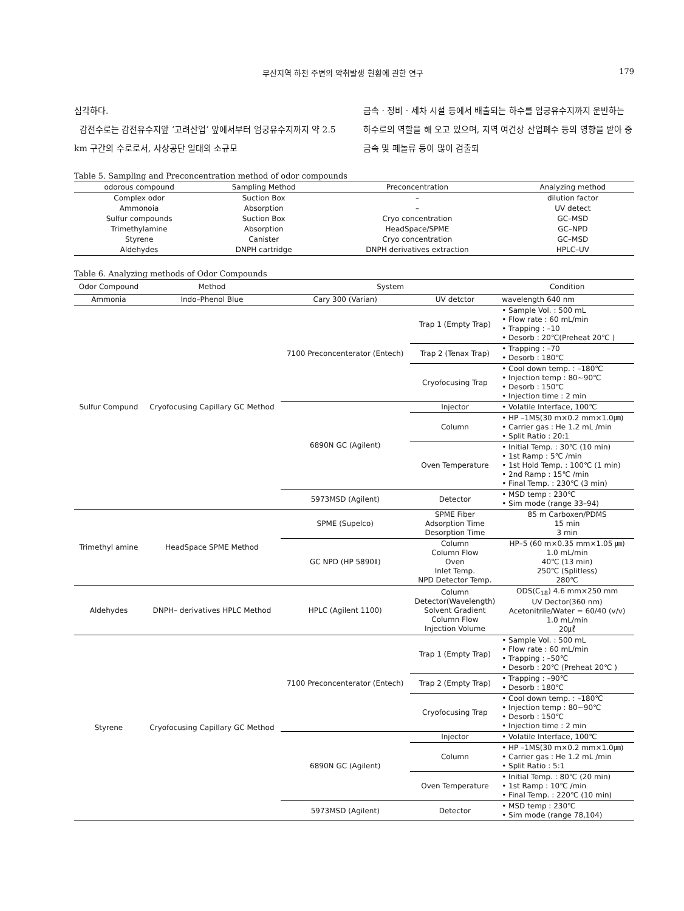부산지역 하천 주변의 악취발생 현황에 관한 연구 179
심각하다.
감전수로는 감전유수지앞 ‘고려산업’ 앞에서부터 엄궁유수지까지 약 2.5 km 구간의 수로로서, 사상공단 일대의 소규모
금속 · 정비 · 세차 시설 등에서 배출되는 하수를 엄궁유수지까지 운반하는 하수로의 역할을 해 오고 있으며, 지역 여건상 산업폐수 등의 영향을 받아 중금속 및 페놀류 등이 많이 검출되
Table 5. Sampling and Preconcentration method of odor compounds
| odorous compound | Sampling Method | Preconcentration | Analyzing method |
| --- | --- | --- | --- |
| Complex odor | Suction Box | – | dilution factor |
| Ammonoia | Absorption | – | UV detect |
| Sulfur compounds | Suction Box | Cryo concentration | GC–MSD |
| Trimethylamine | Absorption | HeadSpace/SPME | GC–NPD |
| Styrene | Canister | Cryo concentration | GC–MSD |
| Aldehydes | DNPH cartridge | DNPH derivatives extraction | HPLC–UV |
Table 6. Analyzing methods of Odor Compounds
| Odor Compound | Method | System | | Condition |
| --- | --- | --- | --- | --- |
| Ammonia | Indo–Phenol Blue | Cary 300 (Varian) | UV detctor | wavelength 640 nm |
| Sulfur Compund | Cryofocusing Capillary GC Method | 7100 Preconcenterator (Entech) | Trap 1 (Empty Trap) | • Sample Vol. : 500 mL • Flow rate : 60 mL/min • Trapping : –10 • Desorb : 20℃(Preheat 20℃ ) |
| | | | Trap 2 (Tenax Trap) | • Trapping : –70 • Desorb : 180℃ |
| | | | Cryofocusing Trap | • Cool down temp. : –180℃ • Injection temp : 80~90℃ • Desorb : 150℃ • Injection time : 2 min |
| | | 6890N GC (Agilent) | Injector | • Volatile Interface, 100℃ |
| | | | Column | • HP –1MS(30 m×0.2 mm×1.0㎛) • Carrier gas : He 1.2 mL /min • Split Ratio : 20:1 |
| | | | Oven Temperature | • Initial Temp. : 30℃ (10 min) • 1st Ramp : 5℃ /min • 1st Hold Temp. : 100℃ (1 min) • 2nd Ramp : 15℃ /min • Final Temp. : 230℃ (3 min) |
| | | 5973MSD (Agilent) | Detector | • MSD temp : 230℃ • Sim mode (range 33–94) |
| Trimethyl amine | HeadSpace SPME Method | SPME (Supelco) | SPME Fiber Adsorption Time Desorption Time | 85 m Carboxen/PDMS 15 min 3 min |
| | | GC NPD (HP 5890Ⅱ) | Column Column Flow Oven Inlet Temp. NPD Detector Temp. | HP–5 (60 m×0.35 mm×1.05 ㎛) 1.0 mL/min 40℃ (13 min) 250℃ (Splitless) 280℃ |
| Aldehydes | DNPH– derivatives HPLC Method | HPLC (Agilent 1100) | Column Detector(Wavelength) Solvent Gradient Column Flow Injection Volume | ODS(C<sub>18</sub>) 4.6 mm×250 mm UV Dector(360 nm) Acetonitrile/Water = 60/40 (v/v) 1.0 mL/min 20㎕ |
| Styrene | Cryofocusing Capillary GC Method | 7100 Preconcenterator (Entech) | Trap 1 (Empty Trap) | • Sample Vol. : 500 mL • Flow rate : 60 mL/min • Trapping : –50℃ • Desorb : 20℃ (Preheat 20℃ ) |
| | | | Trap 2 (Empty Trap) | • Trapping : –90℃ • Desorb : 180℃ |
| | | | Cryofocusing Trap | • Cool down temp. : –180℃ • Injection temp : 80~90℃ • Desorb : 150℃ • Injection time : 2 min |
| | | 6890N GC (Agilent) | Injector | • Volatile Interface, 100℃ |
| | | | Column | • HP –1MS(30 m×0.2 mm×1.0㎛) • Carrier gas : He 1.2 mL /min • Split Ratio : 5:1 |
| | | | Oven Temperature | • Initial Temp. : 80℃ (20 min) • 1st Ramp : 10℃ /min • Final Temp. : 220℃ (10 min) |
| | | 5973MSD (Agilent) | Detector | • MSD temp : 230℃ • Sim mode (range 78,104) |